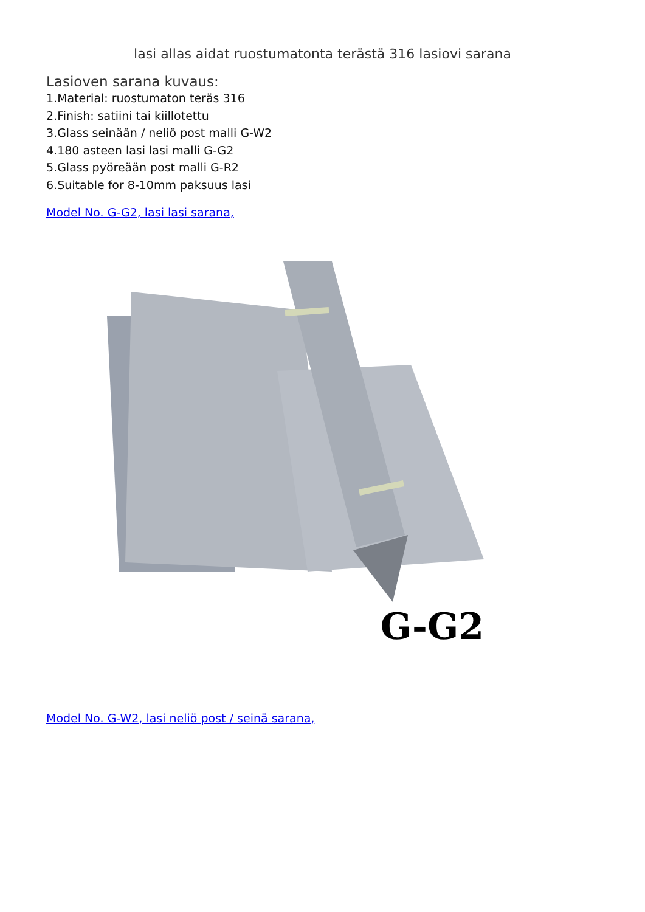lasi allas aidat ruostumatonta terästä 316 lasiovi sarana
Lasioven sarana kuvaus:
1.Material: ruostumaton teräs 316
2.Finish: satiini tai kiillotettu
3.Glass seinään / neliö post malli G-W2
4.180 asteen lasi lasi malli G-G2
5.Glass pyöreään post malli G-R2
6.Suitable for 8-10mm paksuus lasi
Model No. G-G2, lasi lasi sarana,
G-G2
G-G2
Model No. G-W2, lasi neliö post / seinä sarana,